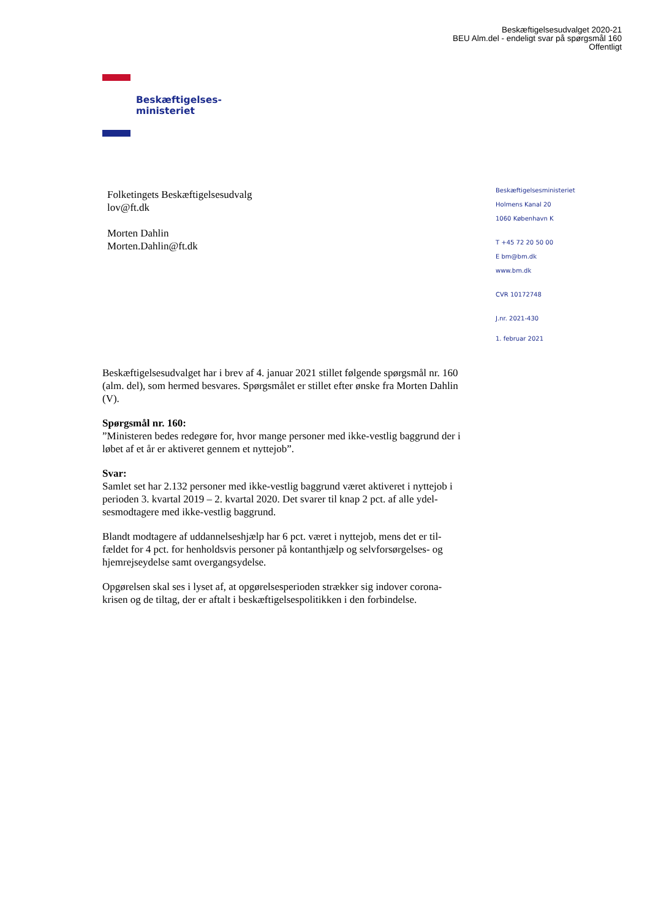Beskæftigelsesudvalget 2020-21
BEU Alm.del - endeligt svar på spørgsmål 160
Offentligt
Beskæftigelses-
ministeriet
Folketingets Beskæftigelsesudvalg
lov@ft.dk
Morten Dahlin
Morten.Dahlin@ft.dk
Beskæftigelsesministeriet
Holmens Kanal 20
1060 København K
T +45 72 20 50 00
E bm@bm.dk
www.bm.dk
CVR 10172748
J.nr. 2021-430
1. februar 2021
Beskæftigelsesudvalget har i brev af 4. januar 2021 stillet følgende spørgsmål nr. 160 (alm. del), som hermed besvares. Spørgsmålet er stillet efter ønske fra Morten Dahlin (V).
Spørgsmål nr. 160:
”Ministeren bedes redegøre for, hvor mange personer med ikke-vestlig baggrund der i løbet af et år er aktiveret gennem et nyttejob”.
Svar:
Samlet set har 2.132 personer med ikke-vestlig baggrund været aktiveret i nyttejob i perioden 3. kvartal 2019 – 2. kvartal 2020. Det svarer til knap 2 pct. af alle ydel-sesmodtagere med ikke-vestlig baggrund.
Blandt modtagere af uddannelseshjælp har 6 pct. været i nyttejob, mens det er til-fældet for 4 pct. for henholdsvis personer på kontanthjælp og selvforsørgelses- og hjemrejseydelse samt overgangsydelse.
Opgørelsen skal ses i lyset af, at opgørelsesperioden strækker sig indover corona-krisen og de tiltag, der er aftalt i beskæftigelsespolitikken i den forbindelse.